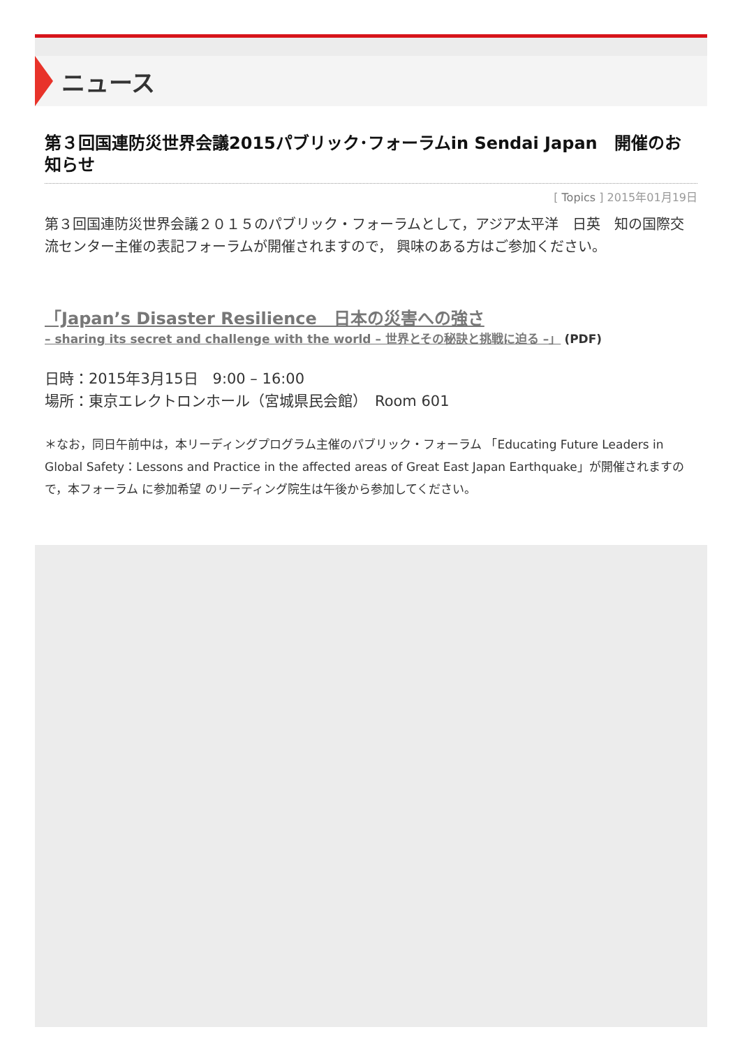ニュース
第３回国連防災世界会議2015パブリック･フォーラムin Sendai Japan　開催のお知らせ
[ Topics ] 2015年01月19日
第３回国連防災世界会議２０１５のパブリック・フォーラムとして，アジア太平洋　日英　知の国際交流センター主催の表記フォーラムが開催されますので， 興味のある方はご参加ください。
「Japan’s Disaster Resilience　日本の災害への強さ
– sharing its secret and challenge with the world – 世界とその秘訣と挑戦に迫る –」 (PDF)
日時：2015年3月15日　9:00 – 16:00
場所：東京エレクトロンホール（宮城県民会館）　Room 601
＊なお，同日午前中は，本リーディングプログラム主催のパブリック・フォーラム 「Educating Future Leaders in Global Safety：Lessons and Practice in the affected areas of Great East Japan Earthquake」が開催されますので，本フォーラム に参加希望 のリーディング院生は午後から参加してください。